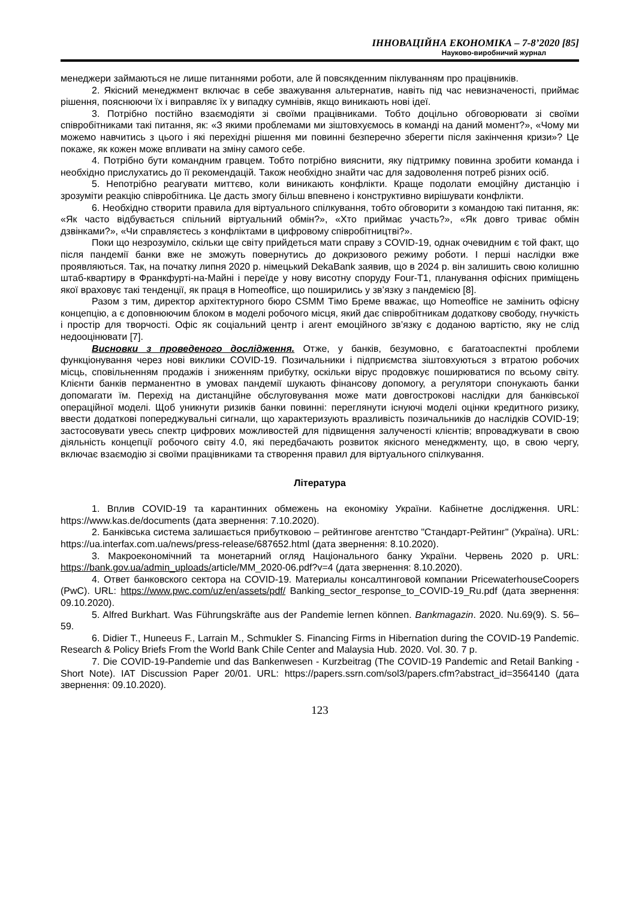ІННОВАЦІЙНА ЕКОНОМІКА – 7-8’2020 [85]
Науково-виробничий журнал
менеджери займаються не лише питаннями роботи, але й повсякденним піклуванням про працівників.
2. Якісний менеджмент включає в себе зважування альтернатив, навіть під час невизначеності, приймає рішення, пояснюючи їх і виправляє їх у випадку сумнівів, якщо виникають нові ідеї.
3. Потрібно постійно взаємодіяти зі своїми працівниками. Тобто доцільно обговорювати зі своїми співробітниками такі питання, як: «З якими проблемами ми зіштовхуємось в команді на даний момент?», «Чому ми можемо навчитись з цього і які перехідні рішення ми повинні безперечно зберегти після закінчення кризи»? Це покаже, як кожен може впливати на зміну самого себе.
4. Потрібно бути командним гравцем. Тобто потрібно вияснити, яку підтримку повинна зробити команда і необхідно прислухатись до її рекомендацій. Також необхідно знайти час для задоволення потреб різних осіб.
5. Непотрібно реагувати миттєво, коли виникають конфлікти. Краще подолати емоційну дистанцію і зрозуміти реакцію співробітника. Це дасть змогу більш впевнено і конструктивно вирішувати конфлікти.
6. Необхідно створити правила для віртуального спілкування, тобто обговорити з командою такі питання, як: «Як часто відбувається спільний віртуальний обмін?», «Хто приймає участь?», «Як довго триває обмін дзвінками?», «Чи справляєтесь з конфліктами в цифровому співробітництві?».
Поки що незрозуміло, скільки ще світу прийдеться мати справу з COVID-19, однак очевидним є той факт, що після пандемії банки вже не зможуть повернутись до докризового режиму роботи. І перші наслідки вже проявляються. Так, на початку липня 2020 р. німецький DekaBank заявив, що в 2024 р. він залишить свою колишню штаб-квартиру в Франкфурті-на-Майні і переїде у нову висотну споруду Four-T1, планування офісних приміщень якої враховує такі тенденції, як праця в Homeoffice, що поширились у зв’язку з пандемією [8].
Разом з тим, директор архітектурного бюро CSMM Тімо Бреме вважає, що Homeoffice не замінить офісну концепцію, а є доповнюючим блоком в моделі робочого місця, який дає співробітникам додаткову свободу, гнучкість і простір для творчості. Офіс як соціальний центр і агент емоційного зв’язку є доданою вартістю, яку не слід недооцінювати [7].
Висновки з проведеного дослідження. Отже, у банків, безумовно, є багатоаспектні проблеми функціонування через нові виклики COVID-19. Позичальники і підприємства зіштовхуються з втратою робочих місць, сповільненням продажів і зниженням прибутку, оскільки вірус продовжує поширюватися по всьому світу. Клієнти банків перманентно в умовах пандемії шукають фінансову допомогу, а регулятори спонукають банки допомагати їм. Перехід на дистанційне обслуговування може мати довгострокові наслідки для банківської операційної моделі. Щоб уникнути ризиків банки повинні: переглянути існуючі моделі оцінки кредитного ризику, ввести додаткові попереджувальні сигнали, що характеризують вразливість позичальників до наслідків COVID-19; застосовувати увесь спектр цифрових можливостей для підвищення залученості клієнтів; впроваджувати в свою діяльність концепції робочого світу 4.0, які передбачають розвиток якісного менеджменту, що, в свою чергу, включає взаємодію зі своїми працівниками та створення правил для віртуального спілкування.
Література
1. Вплив COVID-19 та карантинних обмежень на економіку України. Кабінетне дослідження. URL: https://www.kas.de/documents (дата звернення: 7.10.2020).
2. Банківська система залишається прибутковою – рейтингове агентство "Стандарт-Рейтинг" (Україна). URL: https://ua.interfax.com.ua/news/press-release/687652.html (дата звернення: 8.10.2020).
3. Макроекономічний та монетарний огляд Національного банку України. Червень 2020 р. URL: https://bank.gov.ua/admin_uploads/article/MM_2020-06.pdf?v=4 (дата звернення: 8.10.2020).
4. Ответ банковского сектора на COVID-19. Материалы консалтинговой компании PricewaterhouseCoopers (PwC). URL: https://www.pwc.com/uz/en/assets/pdf/ Banking_sector_response_to_COVID-19_Ru.pdf (дата звернення: 09.10.2020).
5. Alfred Burkhart. Was Führungskräfte aus der Pandemie lernen können. Bankmagazin. 2020. Nu.69(9). S. 56–59.
6. Didier T., Huneeus F., Larrain M., Schmukler S. Financing Firms in Hibernation during the COVID-19 Pandemic. Research & Policy Briefs From the World Bank Chile Center and Malaysia Hub. 2020. Vol. 30. 7 p.
7. Die COVID-19-Pandemie und das Bankenwesen - Kurzbeitrag (The COVID-19 Pandemic and Retail Banking - Short Note). IAT Discussion Paper 20/01. URL: https://papers.ssrn.com/sol3/papers.cfm?abstract_id=3564140 (дата звернення: 09.10.2020).
123